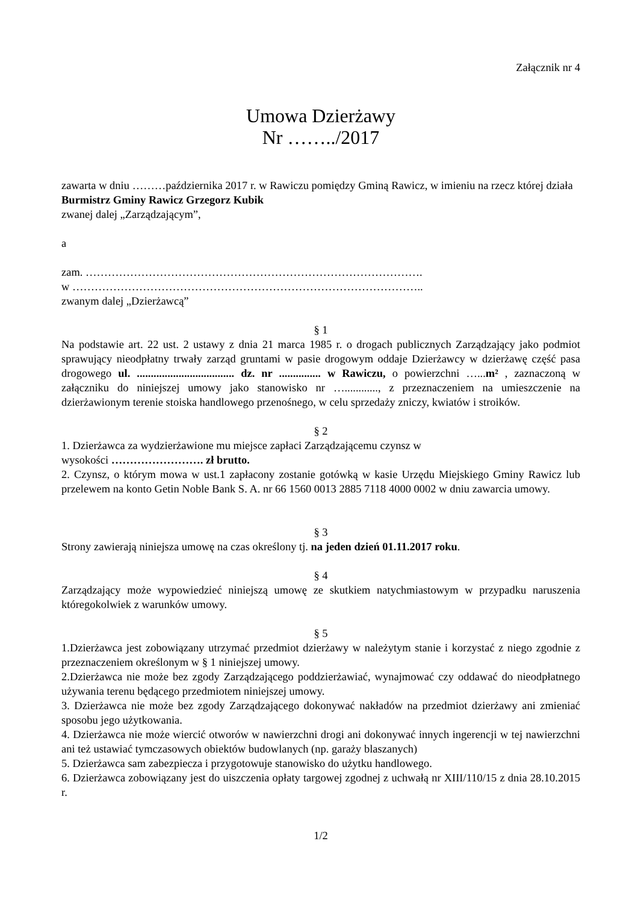Załącznik nr 4
Umowa Dzierżawy
Nr ……../2017
zawarta w dniu ………października 2017 r. w Rawiczu pomiędzy Gminą Rawicz, w imieniu na rzecz której działa Burmistrz Gminy Rawicz Grzegorz Kubik
zwanej dalej „Zarządzającym”,
a
zam. ……………………………………………………………………………….
w …………………………………………………………………………………..
zwanym dalej „Dzierżawcą”
§ 1
Na podstawie art. 22 ust. 2 ustawy z dnia 21 marca 1985 r. o drogach publicznych Zarządzający jako podmiot sprawujący nieodpłatny trwały zarząd gruntami w pasie drogowym oddaje Dzierżawcy w dzierżawę część pasa drogowego ul. ................................... dz. nr ............... w Rawiczu, o powierzchni …...m² , zaznaczoną w załączniku do niniejszej umowy jako stanowisko nr …............, z przeznaczeniem na umieszczenie na dzierżawionym terenie stoiska handlowego przenośnego, w celu sprzedaży zniczy, kwiatów i stroików.
§ 2
1. Dzierżawca za wydzierżawione mu miejsce zapłaci Zarządzającemu czynsz w
wysokości ……………………. zł brutto.
2. Czynsz, o którym mowa w ust.1 zapłacony zostanie gotówką w kasie Urzędu Miejskiego Gminy Rawicz lub przelewem na konto Getin Noble Bank S. A. nr 66 1560 0013 2885 7118 4000 0002 w dniu zawarcia umowy.
§ 3
Strony zawierają niniejsza umowę na czas określony tj. na jeden dzień 01.11.2017 roku.
§ 4
Zarządzający może wypowiedzieć niniejszą umowę ze skutkiem natychmiastowym w przypadku naruszenia któregokolwiek z warunków umowy.
§ 5
1.Dzierżawca jest zobowiązany utrzymać przedmiot dzierżawy w należytym stanie i korzystać z niego zgodnie z przeznaczeniem określonym w § 1 niniejszej umowy.
2.Dzierżawca nie może bez zgody Zarządzającego poddzierżawiać, wynajmować czy oddawać do nieodpłatnego używania terenu będącego przedmiotem niniejszej umowy.
3. Dzierżawca nie może bez zgody Zarządzającego dokonywać nakładów na przedmiot dzierżawy ani zmieniać sposobu jego użytkowania.
4. Dzierżawca nie może wiercić otworów w nawierzchni drogi ani dokonywać innych ingerencji w tej nawierzchni ani też ustawiać tymczasowych obiektów budowlanych (np. garaży blaszanych)
5. Dzierżawca sam zabezpiecza i przygotowuje stanowisko do użytku handlowego.
6. Dzierżawca zobowiązany jest do uiszczenia opłaty targowej zgodnej z uchwałą nr XIII/110/15 z dnia 28.10.2015 r.
1/2